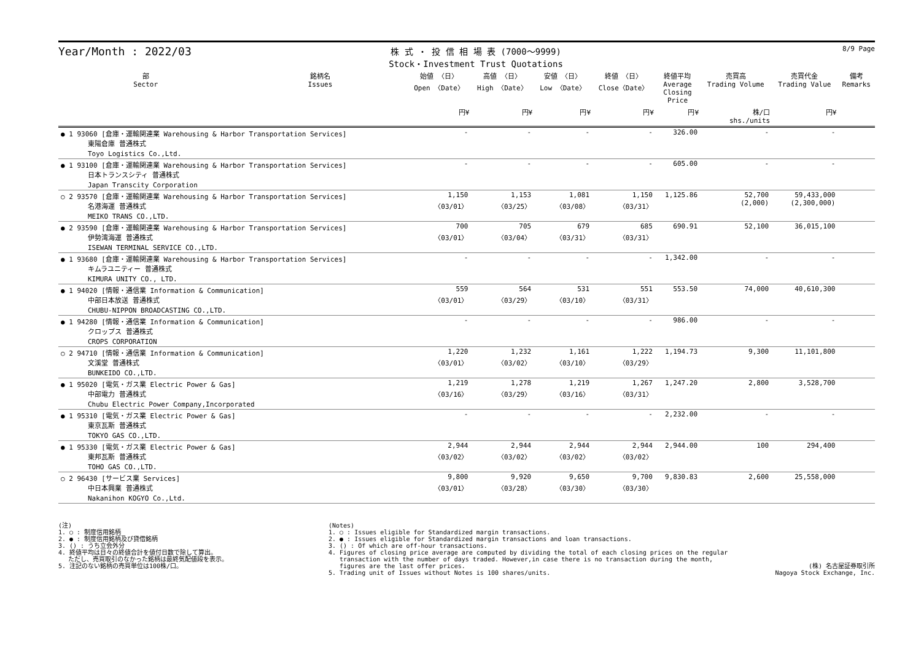Year/Month : 2022/03
株 式 ・ 投 信 相 場 表 (7000～9999)
Stock・Investment Trust Quotations
8/9 Page
| 部 Sector | 銘柄名 Issues | 始値 〈日〉 Open 〈Date〉 | 高値 〈日〉 High 〈Date〉 | 安値 〈日〉 Low 〈Date〉 | 終値 〈日〉 Close〈Date〉 | 終値平均 Average Closing Price | 売買高 Trading Volume | 売買代金 Trading Value | 備考 Remarks |
| --- | --- | --- | --- | --- | --- | --- | --- | --- | --- |
| | | 円¥ | 円¥ | 円¥ | 円¥ | 円¥ | 株/口 shs./units | 円¥ | |
| ● 1 93060 [倉庫・運輸関連業 Warehousing & Harbor Transportation Services] 東陽倉庫 普通株式 Toyo Logistics Co.,Ltd. | | - | - | - | - | 326.00 | - | - | |
| ● 1 93100 [倉庫・運輸関連業 Warehousing & Harbor Transportation Services] 日本トランスシティ 普通株式 Japan Transcity Corporation | | - | - | - | - | 605.00 | - | - | |
| ○ 2 93570 [倉庫・運輸関連業 Warehousing & Harbor Transportation Services] 名港海運 普通株式 MEIKO TRANS CO.,LTD. | | 1,150 〈03/01〉 | 1,153 〈03/25〉 | 1,081 〈03/08〉 | 1,150 〈03/31〉 | 1,125.86 | 52,700 (2,000) | 59,433,000 (2,300,000) | |
| ● 2 93590 [倉庫・運輸関連業 Warehousing & Harbor Transportation Services] 伊勢湾海運 普通株式 ISEWAN TERMINAL SERVICE CO.,LTD. | | 700 〈03/01〉 | 705 〈03/04〉 | 679 〈03/31〉 | 685 〈03/31〉 | 690.91 | 52,100 | 36,015,100 | |
| ● 1 93680 [倉庫・運輸関連業 Warehousing & Harbor Transportation Services] キムラユニティー 普通株式 KIMURA UNITY CO., LTD. | | - | - | - | - | 1,342.00 | - | - | |
| ● 1 94020 [情報・通信業 Information & Communication] 中部日本放送 普通株式 CHUBU-NIPPON BROADCASTING CO.,LTD. | | 559 〈03/01〉 | 564 〈03/29〉 | 531 〈03/10〉 | 551 〈03/31〉 | 553.50 | 74,000 | 40,610,300 | |
| ● 1 94280 [情報・通信業 Information & Communication] クロップス 普通株式 CROPS CORPORATION | | - | - | - | - | 986.00 | - | - | |
| ○ 2 94710 [情報・通信業 Information & Communication] 文溪堂 普通株式 BUNKEIDO CO.,LTD. | | 1,220 〈03/01〉 | 1,232 〈03/02〉 | 1,161 〈03/10〉 | 1,222 〈03/29〉 | 1,194.73 | 9,300 | 11,101,800 | |
| ● 1 95020 [電気・ガス業 Electric Power & Gas] 中部電力 普通株式 Chubu Electric Power Company,Incorporated | | 1,219 〈03/16〉 | 1,278 〈03/29〉 | 1,219 〈03/16〉 | 1,267 〈03/31〉 | 1,247.20 | 2,800 | 3,528,700 | |
| ● 1 95310 [電気・ガス業 Electric Power & Gas] 東京瓦斯 普通株式 TOKYO GAS CO.,LTD. | | - | - | - | - | 2,232.00 | - | - | |
| ● 1 95330 [電気・ガス業 Electric Power & Gas] 東邦瓦斯 普通株式 TOHO GAS CO.,LTD. | | 2,944 〈03/02〉 | 2,944 〈03/02〉 | 2,944 〈03/02〉 | 2,944 〈03/02〉 | 2,944.00 | 100 | 294,400 | |
| ○ 2 96430 [サービス業 Services] 中日本興業 普通株式 Nakanihon KOGYO Co.,Ltd. | | 9,800 〈03/01〉 | 9,920 〈03/28〉 | 9,650 〈03/30〉 | 9,700 〈03/30〉 | 9,830.83 | 2,600 | 25,558,000 | |
(注)
1. ○ : 制度信用銘柄
2. ● : 制度信用銘柄及び貸借銘柄
3. () : うち立会外分
4. 終値平均は日々の終値合計を値付日数で除して算出。
　 ただし、売買取引のなかった銘柄は最終気配値段を表示。
5. 注記のない銘柄の売買単位は100株/口。
(Notes)
1. ○ : Issues eligible for Standardized margin transactions.
2. ● : Issues eligible for Standardized margin transactions and loan transactions.
3. () : Of which are off-hour transactions.
4. Figures of closing price average are computed by dividing the total of each closing prices on the regular
transaction with the number of days traded. However,in case there is no transaction during the month,
figures are the last offer prices.
5. Trading unit of Issues without Notes is 100 shares/units.
(株) 名古屋証券取引所
Nagoya Stock Exchange, Inc.